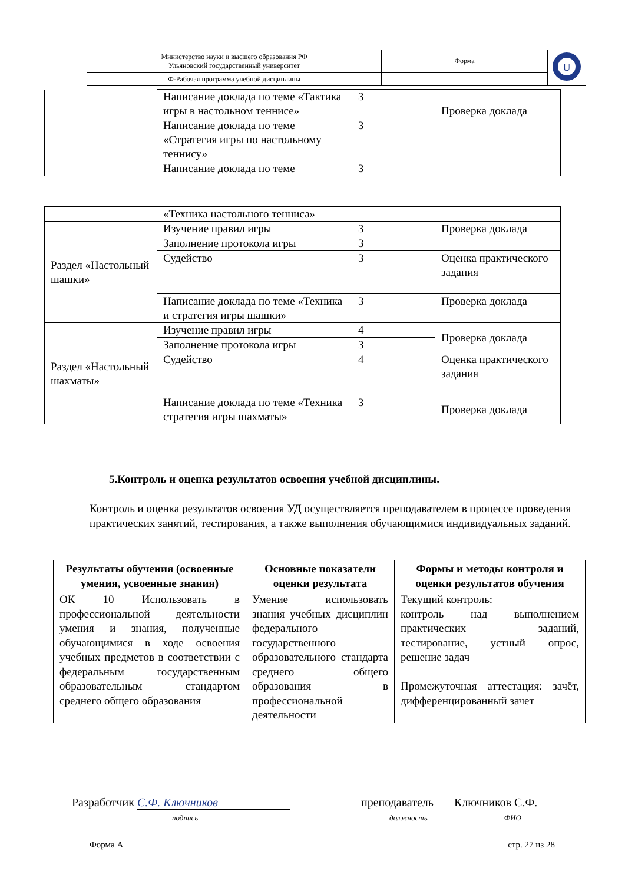| Министерство науки и высшего образования РФ Ульяновский государственный университет | Форма | U |
| Ф-Рабочая программа учебной дисциплины | | |
| | Написание доклада по теме «Тактика игры в настольном теннисе» | 3 | Проверка доклада |
| | Написание доклада по теме «Стратегия игры по настольному теннису» | 3 | |
| | Написание доклада по теме | 3 | |
| | «Техника настольного тенниса» | | |
| Раздел «Настольный шашки» | Изучение правил игры | 3 | Проверка доклада |
| | Заполнение протокола игры | 3 | |
| | Судейство | 3 | Оценка практического задания |
| | Написание доклада по теме «Техника и стратегия игры шашки» | 3 | Проверка доклада |
| Раздел «Настольный шахматы» | Изучение правил игры | 4 | Проверка доклада |
| | Заполнение протокола игры | 3 | |
| | Судейство | 4 | Оценка практического задания |
| | Написание доклада по теме «Техника стратегия игры шахматы» | 3 | Проверка доклада |
5.Контроль и оценка результатов освоения учебной дисциплины.
Контроль и оценка результатов освоения УД осуществляется преподавателем в процессе проведения практических занятий, тестирования, а также выполнения обучающимися индивидуальных заданий.
| Результаты обучения (освоенные умения, усвоенные знания) | Основные показатели оценки результата | Формы и методы контроля и оценки результатов обучения |
| --- | --- | --- |
| ОК 10 Использовать в профессиональной деятельности умения и знания, полученные обучающимися в ходе освоения учебных предметов в соответствии с федеральным государственным образовательным стандартом среднего общего образования | Умение использовать знания учебных дисциплин федерального государственного образовательного стандарта среднего общего образования в профессиональной деятельности | Текущий контроль: контроль над выполнением практических заданий, тестирование, устный опрос, решение задач Промежуточная аттестация: зачёт, дифференцированный зачет |
Разработчик С.Ф. Ключников преподаватель Ключников С.Ф.
подпись должность ФИО
Форма А стр. 27 из 28